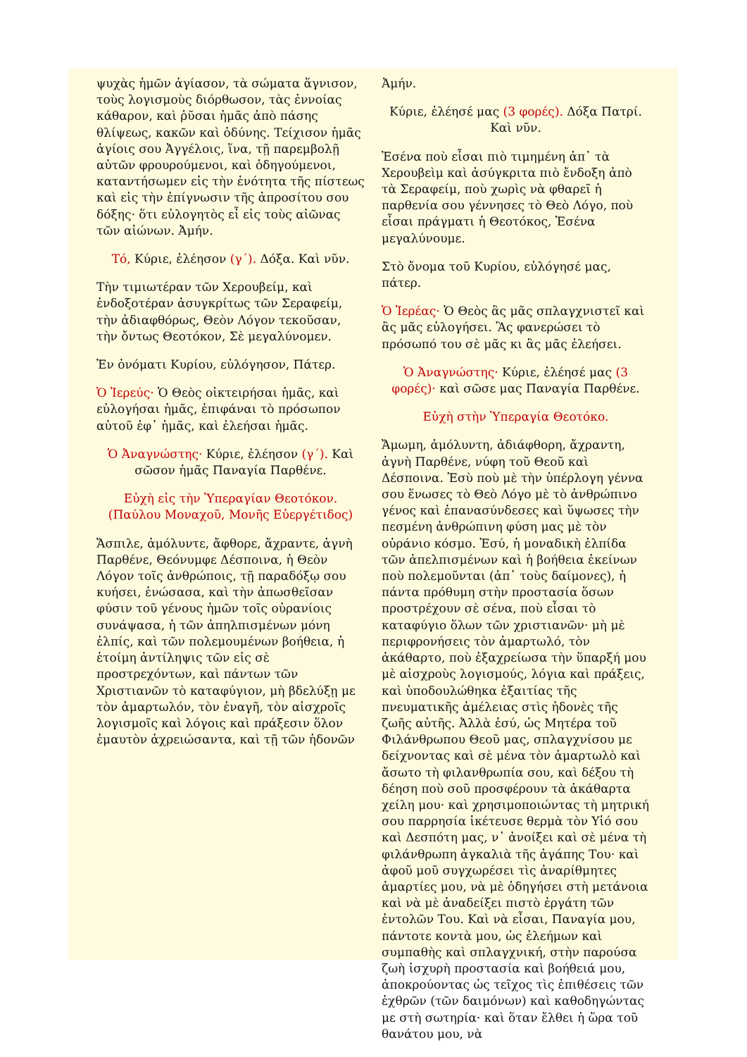ψυχὰς ἡμῶν ἁγίασον, τὰ σώματα ἅγνισον, τοὺς λογισμοὺς διόρθωσον, τὰς ἐννοίας κάθαρον, καὶ ῥῦσαι ἡμᾶς ἀπὸ πάσης θλίψεως, κακῶν καὶ ὀδύνης. Τείχισον ἡμᾶς ἁγίοις σου Ἀγγέλοις, ἵνα, τῇ παρεμβολῇ αὐτῶν φρουρούμενοι, καὶ ὁδηγούμενοι, καταντήσωμεν εἰς τὴν ἑνότητα τῆς πίστεως καὶ εἰς τὴν ἐπίγνωσιν τῆς ἀπροσίτου σου δόξης· ὅτι εὐλογητὸς εἶ εἰς τοὺς αἰῶνας τῶν αἰώνων. Ἀμήν.
Τό, Κύριε, ἐλέησον (γ΄). Δόξα. Καὶ νῦν.
Τὴν τιμιωτέραν τῶν Χερουβείμ, καὶ ἐνδοξοτέραν ἀσυγκρίτως τῶν Σεραφείμ, τὴν ἀδιαφθόρως, Θεὸν Λόγον τεκοῦσαν, τὴν ὄντως Θεοτόκον, Σὲ μεγαλύνομεν.
Ἐν ὀνόματι Κυρίου, εὐλόγησον, Πάτερ.
Ὁ Ἱερεύς· Ὁ Θεὸς οἰκτειρήσαι ἡμᾶς, καὶ εὐλογήσαι ἡμᾶς, ἐπιφάναι τὸ πρόσωπον αὐτοῦ ἐφ᾽ ἡμᾶς, καὶ ἐλεήσαι ἡμᾶς.
Ὁ Ἀναγνώστης· Κύριε, ἐλέησον (γ΄). Καὶ σῶσον ἡμᾶς Παναγία Παρθένε.
Εὐχὴ εἰς τὴν Ὑπεραγίαν Θεοτόκον. (Παύλου Μοναχοῦ, Μονῆς Εὐεργέτιδος)
Ἄσπιλε, ἀμόλυντε, ἄφθορε, ἄχραντε, ἁγνὴ Παρθένε, Θεόνυμφε Δέσποινα, ἡ Θεὸν Λόγον τοῖς ἀνθρώποις, τῇ παραδόξῳ σου κυήσει, ἑνώσασα, καὶ τὴν ἀπωσθεῖσαν φύσιν τοῦ γένους ἡμῶν τοῖς οὐρανίοις συνάψασα, ἡ τῶν ἀπηλπισμένων μόνη ἐλπίς, καὶ τῶν πολεμουμένων βοήθεια, ἡ ἑτοίμη ἀντίληψις τῶν εἰς σὲ προστρεχόντων, καὶ πάντων τῶν Χριστιανῶν τὸ καταφύγιον, μὴ βδελύξῃ με τὸν ἁμαρτωλόν, τὸν ἐναγῆ, τὸν αἰσχροῖς λογισμοῖς καὶ λόγοις καὶ πράξεσιν ὅλον ἐμαυτὸν ἀχρειώσαντα, καὶ τῇ τῶν ἡδονῶν
Ἀμήν.
Κύριε, ἐλέησέ μας (3 φορές). Δόξα Πατρί. Καὶ νῦν.
Ἐσένα ποὺ εἶσαι πιὸ τιμημένη ἀπ᾽ τὰ Χερουβεὶμ καὶ ἀσύγκριτα πιὸ ἔνδοξη ἀπὸ τὰ Σεραφείμ, ποὺ χωρὶς νὰ φθαρεῖ ἡ παρθενία σου γέννησες τὸ Θεὸ Λόγο, ποὺ εἶσαι πράγματι ἡ Θεοτόκος, Ἐσένα μεγαλύνουμε.
Στὸ ὄνομα τοῦ Κυρίου, εὐλόγησέ μας, πάτερ.
Ὁ Ἱερέας· Ὁ Θεὸς ἂς μᾶς σπλαγχνιστεῖ καὶ ἂς μᾶς εὐλογήσει. Ἂς φανερώσει τὸ πρόσωπό του σὲ μᾶς κι ἂς μᾶς ἐλεήσει.
Ὁ Ἀναγνώστης· Κύριε, ἐλέησέ μας (3 φορές)· καὶ σῶσε μας Παναγία Παρθένε.
Εὐχὴ στὴν Ὑπεραγία Θεοτόκο.
Ἄμωμη, ἀμόλυντη, ἀδιάφθορη, ἄχραντη, ἁγνὴ Παρθένε, νύφη τοῦ Θεοῦ καὶ Δέσποινα. Ἐσὺ ποὺ μὲ τὴν ὑπέρλογη γέννα σου ἕνωσες τὸ Θεὸ Λόγο μὲ τὸ ἀνθρώπινο γένος καὶ ἐπανασύνδεσες καὶ ὕψωσες τὴν πεσμένη ἀνθρώπινη φύση μας μὲ τὸν οὐράνιο κόσμο. Ἐσύ, ἡ μοναδικὴ ἐλπίδα τῶν ἀπελπισμένων καὶ ἡ βοήθεια ἐκείνων ποὺ πολεμοῦνται (ἀπ᾽ τοὺς δαίμονες), ἡ πάντα πρόθυμη στὴν προστασία ὅσων προστρέχουν σὲ σένα, ποὺ εἶσαι τὸ καταφύγιο ὅλων τῶν χριστιανῶν· μὴ μὲ περιφρονήσεις τὸν ἁμαρτωλό, τὸν ἀκάθαρτο, ποὺ ἐξαχρείωσα τὴν ὕπαρξή μου μὲ αἰσχροὺς λογισμούς, λόγια καὶ πράξεις, καὶ ὑποδουλώθηκα ἐξαιτίας τῆς πνευματικῆς ἀμέλειας στὶς ἡδονὲς τῆς ζωῆς αὐτῆς. Ἀλλὰ ἐσύ, ὡς Μητέρα τοῦ Φιλάνθρωπου Θεοῦ μας, σπλαγχνίσου με δείχνοντας καὶ σὲ μένα τὸν ἁμαρτωλὸ καὶ ἄσωτο τὴ φιλανθρωπία σου, καὶ δέξου τὴ δέηση ποὺ σοῦ προσφέρουν τὰ ἀκάθαρτα χείλη μου· καὶ χρησιμοποιώντας τὴ μητρική σου παρρησία ἱκέτευσε θερμὰ τὸν Υἱό σου καὶ Δεσπότη μας, ν᾽ ἀνοίξει καὶ σὲ μένα τὴ φιλάνθρωπη ἀγκαλιὰ τῆς ἀγάπης Του· καὶ ἀφοῦ μοῦ συγχωρέσει τὶς ἀναρίθμητες ἁμαρτίες μου, νὰ μὲ ὁδηγήσει στὴ μετάνοια καὶ νὰ μὲ ἀναδείξει πιστὸ ἐργάτη τῶν ἐντολῶν Του. Καὶ νὰ εἶσαι, Παναγία μου, πάντοτε κοντὰ μου, ὡς ἐλεήμων καὶ συμπαθὴς καὶ σπλαγχνική, στὴν παρούσα ζωὴ ἰσχυρὴ προστασία καὶ βοήθειά μου, ἀποκρούοντας ὡς τεῖχος τὶς ἐπιθέσεις τῶν ἐχθρῶν (τῶν δαιμόνων) καὶ καθοδηγώντας με στὴ σωτηρία· καὶ ὅταν ἔλθει ἡ ὥρα τοῦ θανάτου μου, νὰ